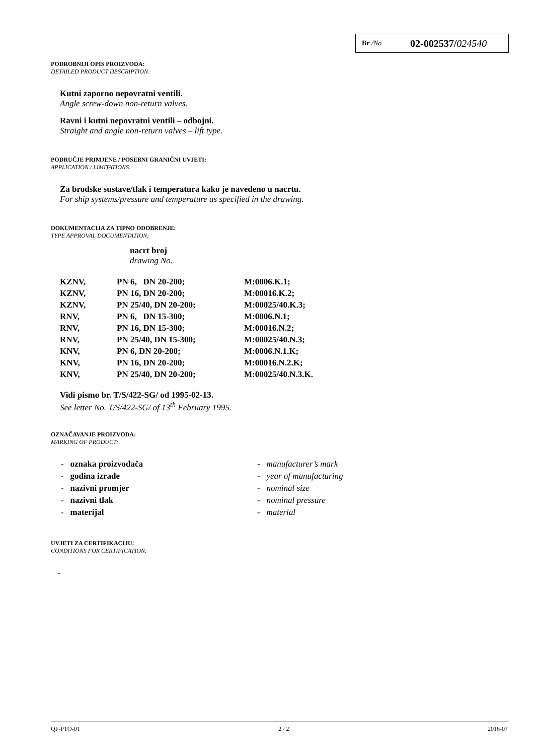Br /No 02-002537/024540
PODROBNIJI OPIS PROIZVODA:
DETAILED PRODUCT DESCRIPTION:
Kutni zaporno nepovratni ventili.
Angle screw-down non-return valves.
Ravni i kutni nepovratni ventili – odbojni.
Straight and angle non-return valves – lift type.
PODRUČJE PRIMJENE / POSEBNI GRANIČNI UVJETI:
APPLICATION / LIMITATIONS:
Za brodske sustave/tlak i temperatura kako je navedeno u nacrtu.
For ship systems/pressure and temperature as specified in the drawing.
DOKUMENTACIJA ZA TIPNO ODOBRENJE:
TYPE APPROVAL DOCUMENTATION:
nacrt broj
drawing No.
| KZNV, | PN 6, DN 20-200; | M:0006.K.1; |
| KZNV, | PN 16, DN 20-200; | M:00016.K.2; |
| KZNV, | PN 25/40, DN 20-200; | M:00025/40.K.3; |
| RNV, | PN 6, DN 15-300; | M:0006.N.1; |
| RNV, | PN 16, DN 15-300; | M:00016.N.2; |
| RNV, | PN 25/40, DN 15-300; | M:00025/40.N.3; |
| KNV, | PN 6, DN 20-200; | M:0006.N.1.K; |
| KNV, | PN 16, DN 20-200; | M:00016.N.2.K; |
| KNV, | PN 25/40, DN 20-200; | M:00025/40.N.3.K. |
Vidi pismo br. T/S/422-SG/ od 1995-02-13.
See letter No. T/S/422-SG/ of 13<sup>th</sup> February 1995.
OZNAČAVANJE PROIZVODA:
MARKING OF PRODUCT:
- oznaka proizvođača - manufacturer’s mark
- godina izrade - year of manufacturing
- nazivni promjer - nominal size
- nazivni tlak - nominal pressure
- materijal - material
UVJETI ZA CERTIFIKACIJU:
CONDITIONS FOR CERTIFICATION:
-
QF-PTO-01 2 / 2 2016-07